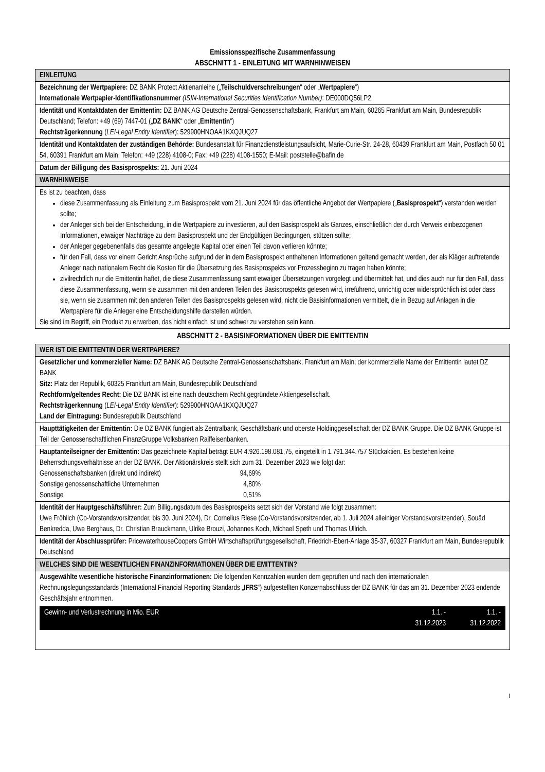Emissionsspezifische Zusammenfassung
ABSCHNITT 1 - EINLEITUNG MIT WARNHINWEISEN
| EINLEITUNG |
| Bezeichnung der Wertpapiere: DZ BANK Protect Aktienanleihe („ Teilschuldverschreibungen “ oder „ Wertpapiere “) Internationale Wertpapier-Identifikationsnummer (ISIN-International Securities Identification Number) : DE000DQ56LP2 |
| Identität und Kontaktdaten der Emittentin: DZ BANK AG Deutsche Zentral-Genossenschaftsbank, Frankfurt am Main, 60265 Frankfurt am Main, Bundesrepublik Deutschland; Telefon: +49 (69) 7447-01 („ DZ BANK “ oder „ Emittentin “) Rechtsträgerkennung ( LEI-Legal Entity Identifier ): 529900HNOAA1KXQJUQ27 |
| Identität und Kontaktdaten der zuständigen Behörde: Bundesanstalt für Finanzdienstleistungsaufsicht, Marie-Curie-Str. 24-28, 60439 Frankfurt am Main, Postfach 50 01 54, 60391 Frankfurt am Main; Telefon: +49 (228) 4108-0; Fax: +49 (228) 4108-1550; E-Mail: poststelle@bafin.de |
| Datum der Billigung des Basisprospekts: 21. Juni 2024 |
| WARNHINWEISE |
| Es ist zu beachten, dass diese Zusammenfassung als Einleitung zum Basisprospekt vom 21. Juni 2024 für das öffentliche Angebot der Wertpapiere („ Basisprospekt “) verstanden werden sollte; der Anleger sich bei der Entscheidung, in die Wertpapiere zu investieren, auf den Basisprospekt als Ganzes, einschließlich der durch Verweis einbezogenen Informationen, etwaiger Nachträge zu dem Basisprospekt und der Endgültigen Bedingungen, stützen sollte; der Anleger gegebenenfalls das gesamte angelegte Kapital oder einen Teil davon verlieren könnte; für den Fall, dass vor einem Gericht Ansprüche aufgrund der in dem Basisprospekt enthaltenen Informationen geltend gemacht werden, der als Kläger auftretende Anleger nach nationalem Recht die Kosten für die Übersetzung des Basisprospekts vor Prozessbeginn zu tragen haben könnte; zivilrechtlich nur die Emittentin haftet, die diese Zusammenfassung samt etwaiger Übersetzungen vorgelegt und übermittelt hat, und dies auch nur für den Fall, dass diese Zusammenfassung, wenn sie zusammen mit den anderen Teilen des Basisprospekts gelesen wird, irreführend, unrichtig oder widersprüchlich ist oder dass sie, wenn sie zusammen mit den anderen Teilen des Basisprospekts gelesen wird, nicht die Basisinformationen vermittelt, die in Bezug auf Anlagen in die Wertpapiere für die Anleger eine Entscheidungshilfe darstellen würden. Sie sind im Begriff, ein Produkt zu erwerben, das nicht einfach ist und schwer zu verstehen sein kann. |
ABSCHNITT 2 - BASISINFORMATIONEN ÜBER DIE EMITTENTIN
| WER IST DIE EMITTENTIN DER WERTPAPIERE? |
| Gesetzlicher und kommerzieller Name: DZ BANK AG Deutsche Zentral-Genossenschaftsbank, Frankfurt am Main; der kommerzielle Name der Emittentin lautet DZ BANK Sitz: Platz der Republik, 60325 Frankfurt am Main, Bundesrepublik Deutschland Rechtform/geltendes Recht: Die DZ BANK ist eine nach deutschem Recht gegründete Aktiengesellschaft. Rechtsträgerkennung ( LEI-Legal Entity Identifier ): 529900HNOAA1KXQJUQ27 Land der Eintragung: Bundesrepublik Deutschland |
| Haupttätigkeiten der Emittentin: Die DZ BANK fungiert als Zentralbank, Geschäftsbank und oberste Holdinggesellschaft der DZ BANK Gruppe. Die DZ BANK Gruppe ist Teil der Genossenschaftlichen FinanzGruppe Volksbanken Raiffeisenbanken. |
| Hauptanteilseigner der Emittentin: Das gezeichnete Kapital beträgt EUR 4.926.198.081,75, eingeteilt in 1.791.344.757 Stückaktien. Es bestehen keine Beherrschungsverhältnisse an der DZ BANK. Der Aktionärskreis stellt sich zum 31. Dezember 2023 wie folgt dar: / Genossenschaftsbanken (direkt und indirekt) / 94,69% / / Sonstige genossenschaftliche Unternehmen / 4,80% / / Sonstige / 0,51% / |
| Identität der Hauptgeschäftsführer: Zum Billigungsdatum des Basisprospekts setzt sich der Vorstand wie folgt zusammen: Uwe Fröhlich (Co-Vorstandsvorsitzender, bis 30. Juni 2024), Dr. Cornelius Riese (Co-Vorstandsvorsitzender, ab 1. Juli 2024 alleiniger Vorstandsvorsitzender), Souâd Benkredda, Uwe Berghaus, Dr. Christian Brauckmann, Ulrike Brouzi, Johannes Koch, Michael Speth und Thomas Ullrich. |
| Identität der Abschlussprüfer: PricewaterhouseCoopers GmbH Wirtschaftsprüfungsgesellschaft, Friedrich-Ebert-Anlage 35-37, 60327 Frankfurt am Main, Bundesrepublik Deutschland |
| WELCHES SIND DIE WESENTLICHEN FINANZINFORMATIONEN ÜBER DIE EMITTENTIN? |
| Ausgewählte wesentliche historische Finanzinformationen: Die folgenden Kennzahlen wurden dem geprüften und nach den internationalen Rechnungslegungsstandards (International Financial Reporting Standards „ IFRS “) aufgestellten Konzernabschluss der DZ BANK für das am 31. Dezember 2023 endende Geschäftsjahr entnommen. / Gewinn- und Verlustrechnung in Mio. EUR / 1.1. - 31.12.2023 / 1.1. - 31.12.2022 / |
I